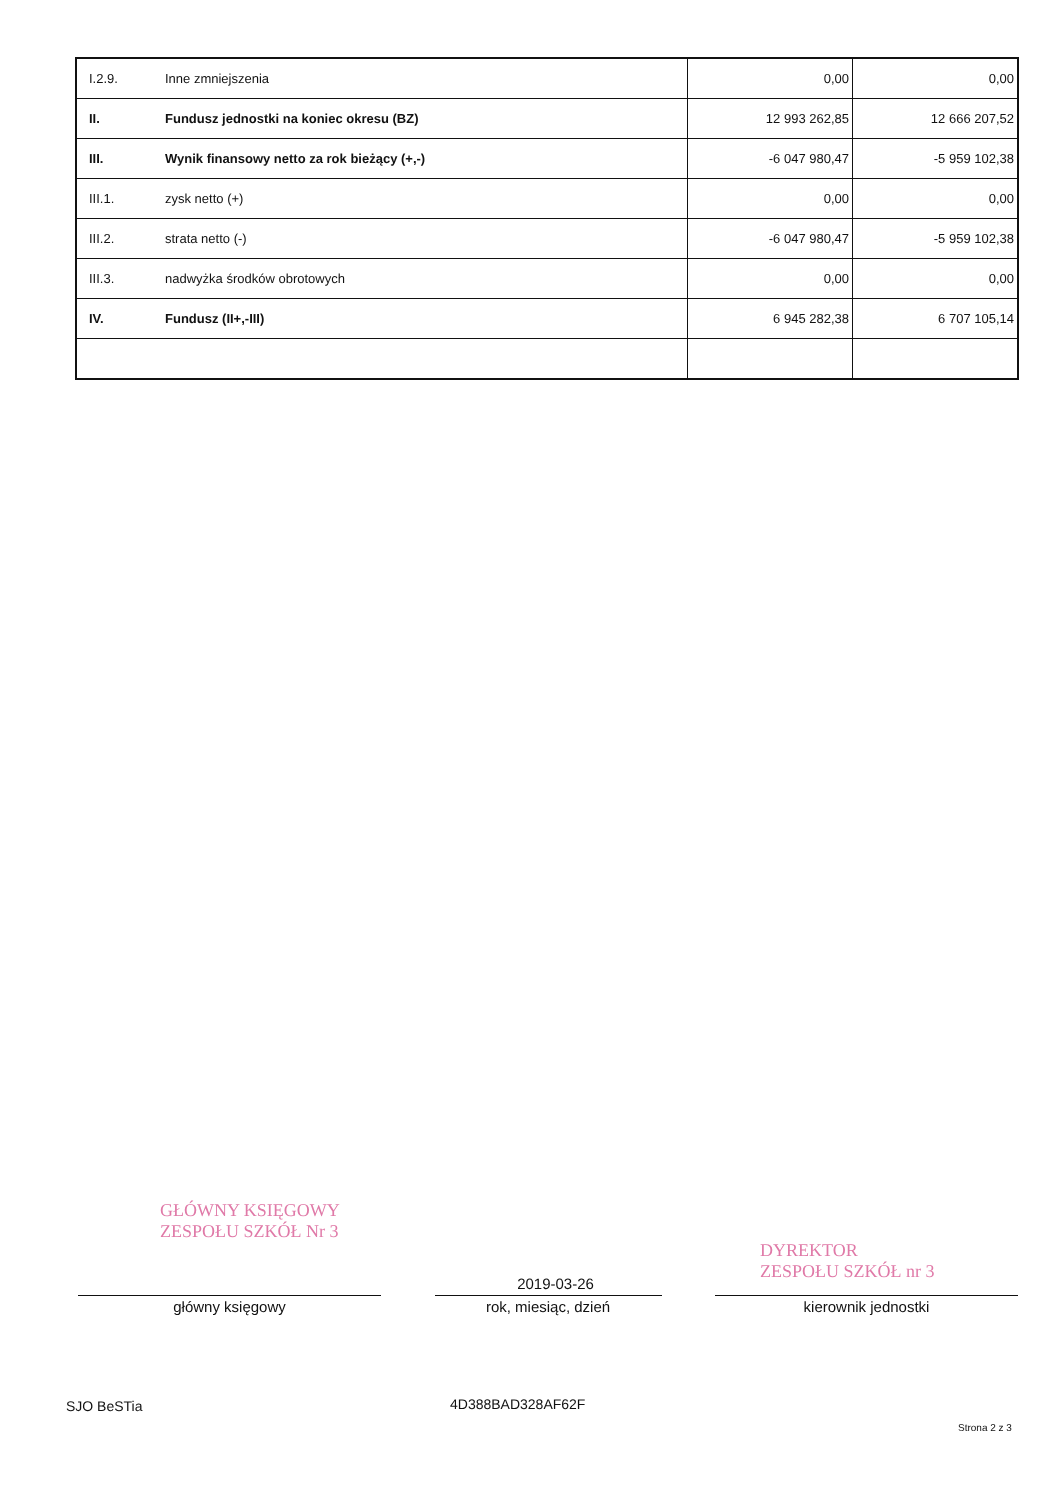| I.2.9. | Inne zmniejszenia | 0,00 | 0,00 |
| II. | Fundusz jednostki na koniec okresu (BZ) | 12 993 262,85 | 12 666 207,52 |
| III. | Wynik finansowy netto za rok bieżący (+,-) | -6 047 980,47 | -5 959 102,38 |
| III.1. | zysk netto (+) | 0,00 | 0,00 |
| III.2. | strata netto (-) | -6 047 980,47 | -5 959 102,38 |
| III.3. | nadwyżka środków obrotowych | 0,00 | 0,00 |
| IV. | Fundusz (II+,-III) | 6 945 282,38 | 6 707 105,14 |
GŁÓWNY KSIĘGOWY
ZESPOŁU SZKÓŁ Nr 3
DYREKTOR
ZESPOŁU SZKÓŁ nr 3
2019-03-26
główny księgowy rok, miesiąc, dzień kierownik jednostki
SJO BeSTia 4D388BAD328AF62F
Strona 2 z 3